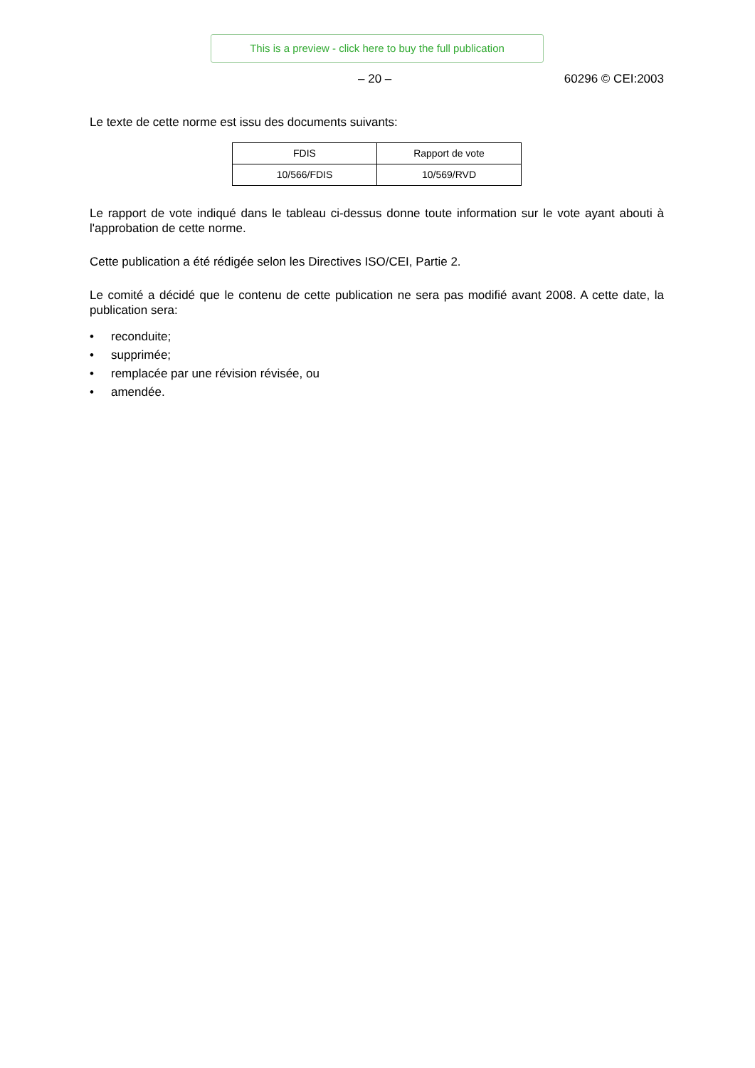This is a preview - click here to buy the full publication
– 20 – 60296 © CEI:2003
Le texte de cette norme est issu des documents suivants:
| FDIS | Rapport de vote |
| --- | --- |
| 10/566/FDIS | 10/569/RVD |
Le rapport de vote indiqué dans le tableau ci-dessus donne toute information sur le vote ayant abouti à l'approbation de cette norme.
Cette publication a été rédigée selon les Directives ISO/CEI, Partie 2.
Le comité a décidé que le contenu de cette publication ne sera pas modifié avant 2008. A cette date, la publication sera:
• reconduite;
• supprimée;
• remplacée par une révision révisée, ou
• amendée.